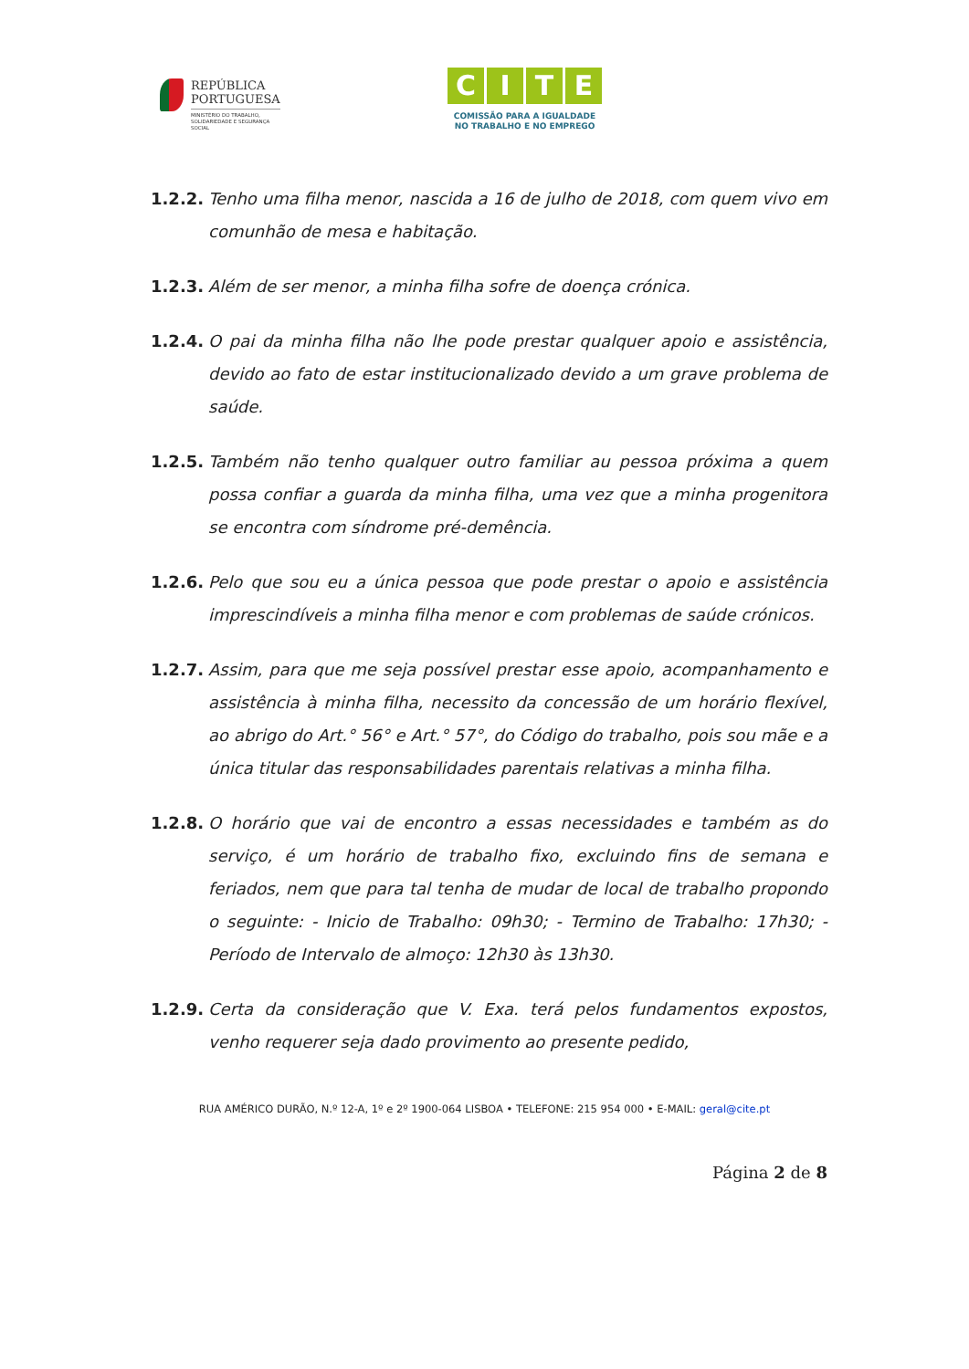REPÚBLICA
PORTUGUESA
MINISTÉRIO DO TRABALHO,
SOLIDARIEDADE E SEGURANÇA
SOCIAL
CITE
COMISSÃO PARA A IGUALDADE
NO TRABALHO E NO EMPREGO
1.2.2.
Tenho uma filha menor, nascida a 16 de julho de 2018, com quem vivo em comunhão de mesa e habitação.
1.2.3.
Além de ser menor, a minha filha sofre de doença crónica.
1.2.4.
O pai da minha filha não lhe pode prestar qualquer apoio e assistência, devido ao fato de estar institucionalizado devido a um grave problema de saúde.
1.2.5.
Também não tenho qualquer outro familiar au pessoa próxima a quem possa confiar a guarda da minha filha, uma vez que a minha progenitora se encontra com síndrome pré-demência.
1.2.6.
Pelo que sou eu a única pessoa que pode prestar o apoio e assistência imprescindíveis a minha filha menor e com problemas de saúde crónicos.
1.2.7.
Assim, para que me seja possível prestar esse apoio, acompanhamento e assistência à minha filha, necessito da concessão de um horário flexível, ao abrigo do Art.° 56° e Art.° 57°, do Código do trabalho, pois sou mãe e a única titular das responsabilidades parentais relativas a minha filha.
1.2.8.
O horário que vai de encontro a essas necessidades e também as do serviço, é um horário de trabalho fixo, excluindo fins de semana e feriados, nem que para tal tenha de mudar de local de trabalho propondo o seguinte: - Inicio de Trabalho: 09h30; - Termino de Trabalho: 17h30; - Período de Intervalo de almoço: 12h30 às 13h30.
1.2.9.
Certa da consideração que V. Exa. terá pelos fundamentos expostos, venho requerer seja dado provimento ao presente pedido,
RUA AMÉRICO DURÃO, N.º 12-A, 1º e 2º 1900-064 LISBOA • TELEFONE: 215 954 000 • E-MAIL: geral@cite.pt
Página 2 de 8